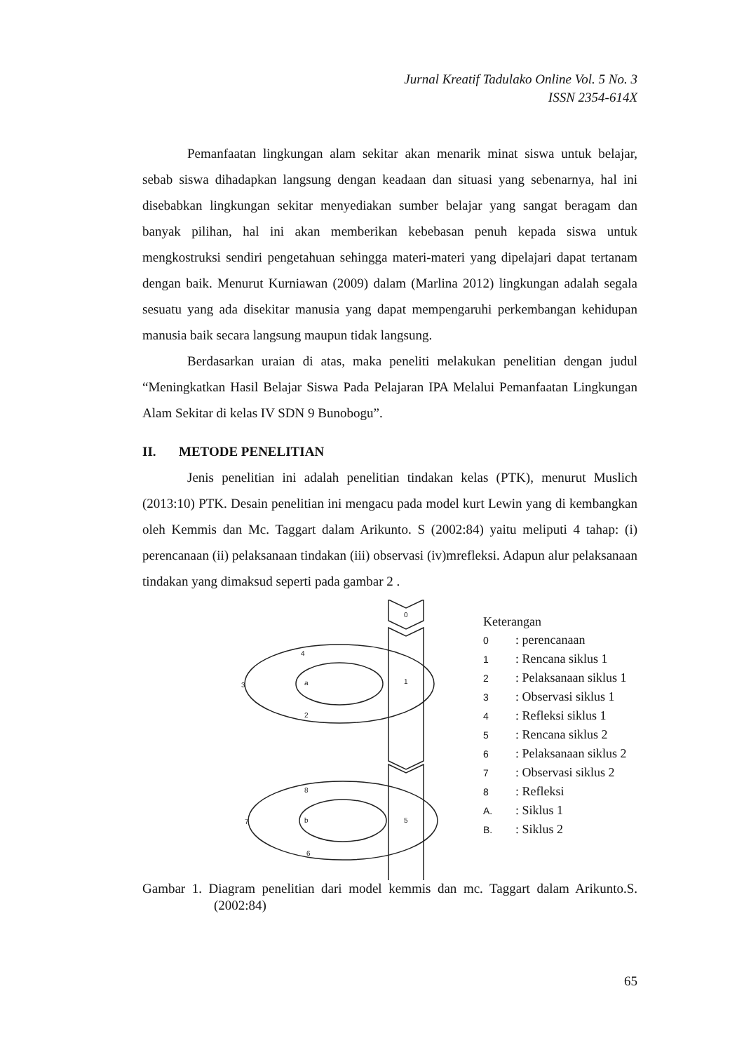Jurnal Kreatif Tadulako Online Vol. 5 No. 3
ISSN 2354-614X
Pemanfaatan lingkungan alam sekitar akan menarik minat siswa untuk belajar, sebab siswa dihadapkan langsung dengan keadaan dan situasi yang sebenarnya, hal ini disebabkan lingkungan sekitar menyediakan sumber belajar yang sangat beragam dan banyak pilihan, hal ini akan memberikan kebebasan penuh kepada siswa untuk mengkostruksi sendiri pengetahuan sehingga materi-materi yang dipelajari dapat tertanam dengan baik. Menurut Kurniawan (2009) dalam (Marlina 2012) lingkungan adalah segala sesuatu yang ada disekitar manusia yang dapat mempengaruhi perkembangan kehidupan manusia baik secara langsung maupun tidak langsung.
Berdasarkan uraian di atas, maka peneliti melakukan penelitian dengan judul “Meningkatkan Hasil Belajar Siswa Pada Pelajaran IPA Melalui Pemanfaatan Lingkungan Alam Sekitar di kelas IV SDN 9 Bunobogu”.
II. METODE PENELITIAN
Jenis penelitian ini adalah penelitian tindakan kelas (PTK), menurut Muslich (2013:10) PTK. Desain penelitian ini mengacu pada model kurt Lewin yang di kembangkan oleh Kemmis dan Mc. Taggart dalam Arikunto. S (2002:84) yaitu meliputi 4 tahap: (i) perencanaan (ii) pelaksanaan tindakan (iii) observasi (iv)mrefleksi. Adapun alur pelaksanaan tindakan yang dimaksud seperti pada gambar 2 .
0
4
3
a
1
2
8
7
b
5
6
Keterangan
0: perencanaan
1: Rencana siklus 1
2: Pelaksanaan siklus 1
3: Observasi siklus 1
4: Refleksi siklus 1
5: Rencana siklus 2
6: Pelaksanaan siklus 2
7: Observasi siklus 2
8: Refleksi
A.: Siklus 1
B.: Siklus 2
Gambar 1. Diagram penelitian dari model kemmis dan mc. Taggart dalam Arikunto.S. (2002:84)
65